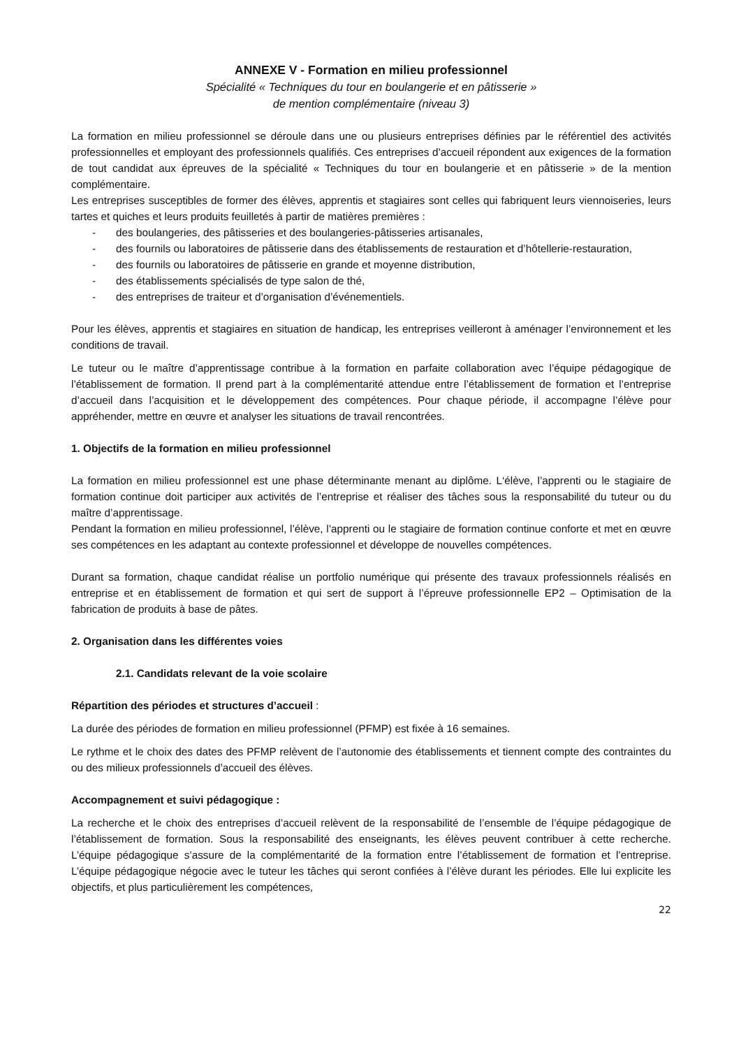ANNEXE V - Formation en milieu professionnel
Spécialité « Techniques du tour en boulangerie et en pâtisserie »
de mention complémentaire (niveau 3)
La formation en milieu professionnel se déroule dans une ou plusieurs entreprises définies par le référentiel des activités professionnelles et employant des professionnels qualifiés. Ces entreprises d’accueil répondent aux exigences de la formation de tout candidat aux épreuves de la spécialité « Techniques du tour en boulangerie et en pâtisserie » de la mention complémentaire.
Les entreprises susceptibles de former des élèves, apprentis et stagiaires sont celles qui fabriquent leurs viennoiseries, leurs tartes et quiches et leurs produits feuilletés à partir de matières premières :
- des boulangeries, des pâtisseries et des boulangeries-pâtisseries artisanales,
- des fournils ou laboratoires de pâtisserie dans des établissements de restauration et d’hôtellerie-restauration,
- des fournils ou laboratoires de pâtisserie en grande et moyenne distribution,
- des établissements spécialisés de type salon de thé,
- des entreprises de traiteur et d’organisation d’événementiels.
Pour les élèves, apprentis et stagiaires en situation de handicap, les entreprises veilleront à aménager l’environnement et les conditions de travail.
Le tuteur ou le maître d’apprentissage contribue à la formation en parfaite collaboration avec l’équipe pédagogique de l’établissement de formation. Il prend part à la complémentarité attendue entre l’établissement de formation et l’entreprise d’accueil dans l’acquisition et le développement des compétences. Pour chaque période, il accompagne l’élève pour appréhender, mettre en œuvre et analyser les situations de travail rencontrées.
1. Objectifs de la formation en milieu professionnel
La formation en milieu professionnel est une phase déterminante menant au diplôme. L‘élève, l’apprenti ou le stagiaire de formation continue doit participer aux activités de l’entreprise et réaliser des tâches sous la responsabilité du tuteur ou du maître d’apprentissage.
Pendant la formation en milieu professionnel, l’élève, l’apprenti ou le stagiaire de formation continue conforte et met en œuvre ses compétences en les adaptant au contexte professionnel et développe de nouvelles compétences.
Durant sa formation, chaque candidat réalise un portfolio numérique qui présente des travaux professionnels réalisés en entreprise et en établissement de formation et qui sert de support à l’épreuve professionnelle EP2 – Optimisation de la fabrication de produits à base de pâtes.
2. Organisation dans les différentes voies
2.1. Candidats relevant de la voie scolaire
Répartition des périodes et structures d’accueil :
La durée des périodes de formation en milieu professionnel (PFMP) est fixée à 16 semaines.
Le rythme et le choix des dates des PFMP relèvent de l’autonomie des établissements et tiennent compte des contraintes du ou des milieux professionnels d’accueil des élèves.
Accompagnement et suivi pédagogique :
La recherche et le choix des entreprises d’accueil relèvent de la responsabilité de l’ensemble de l’équipe pédagogique de l’établissement de formation. Sous la responsabilité des enseignants, les élèves peuvent contribuer à cette recherche. L’équipe pédagogique s’assure de la complémentarité de la formation entre l’établissement de formation et l’entreprise. L’équipe pédagogique négocie avec le tuteur les tâches qui seront confiées à l’élève durant les périodes. Elle lui explicite les objectifs, et plus particulièrement les compétences,
22